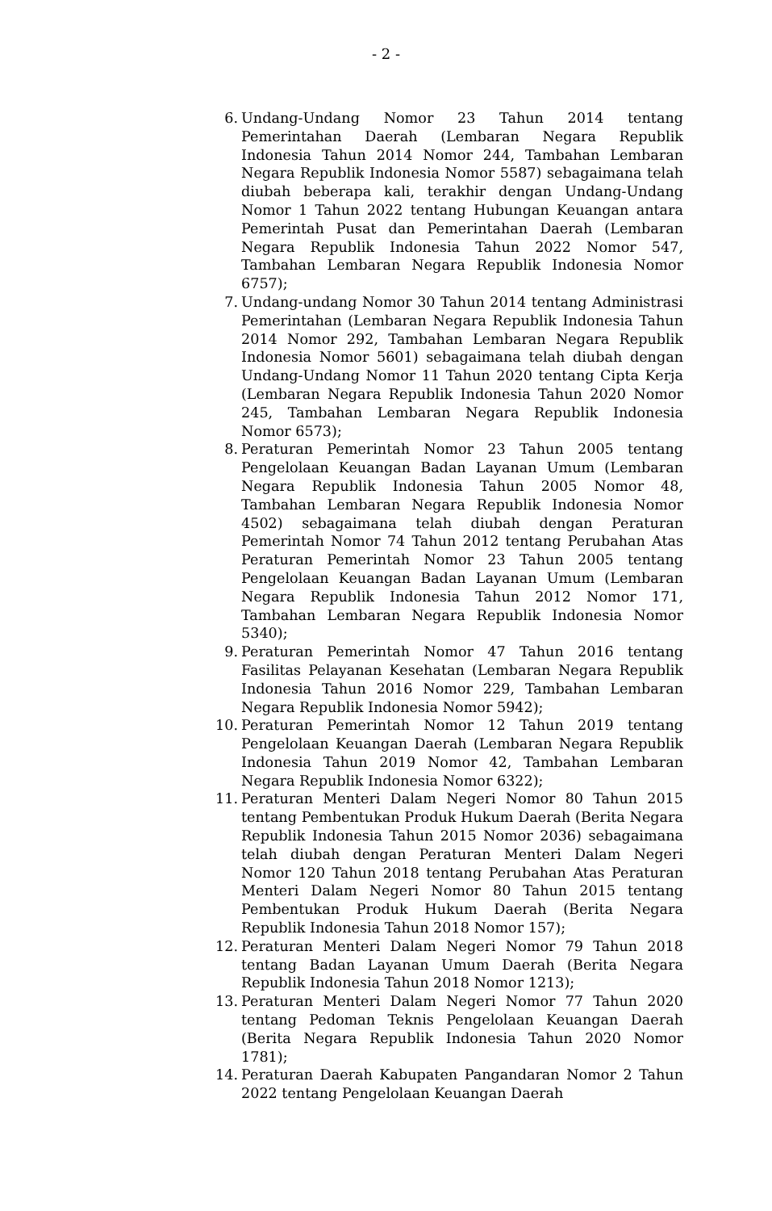- 2 -
6. Undang-Undang Nomor 23 Tahun 2014 tentang Pemerintahan Daerah (Lembaran Negara Republik Indonesia Tahun 2014 Nomor 244, Tambahan Lembaran Negara Republik Indonesia Nomor 5587) sebagaimana telah diubah beberapa kali, terakhir dengan Undang-Undang Nomor 1 Tahun 2022 tentang Hubungan Keuangan antara Pemerintah Pusat dan Pemerintahan Daerah (Lembaran Negara Republik Indonesia Tahun 2022 Nomor 547, Tambahan Lembaran Negara Republik Indonesia Nomor 6757);
7. Undang-undang Nomor 30 Tahun 2014 tentang Administrasi Pemerintahan (Lembaran Negara Republik Indonesia Tahun 2014 Nomor 292, Tambahan Lembaran Negara Republik Indonesia Nomor 5601) sebagaimana telah diubah dengan Undang-Undang Nomor 11 Tahun 2020 tentang Cipta Kerja (Lembaran Negara Republik Indonesia Tahun 2020 Nomor 245, Tambahan Lembaran Negara Republik Indonesia Nomor 6573);
8. Peraturan Pemerintah Nomor 23 Tahun 2005 tentang Pengelolaan Keuangan Badan Layanan Umum (Lembaran Negara Republik Indonesia Tahun 2005 Nomor 48, Tambahan Lembaran Negara Republik Indonesia Nomor 4502) sebagaimana telah diubah dengan Peraturan Pemerintah Nomor 74 Tahun 2012 tentang Perubahan Atas Peraturan Pemerintah Nomor 23 Tahun 2005 tentang Pengelolaan Keuangan Badan Layanan Umum (Lembaran Negara Republik Indonesia Tahun 2012 Nomor 171, Tambahan Lembaran Negara Republik Indonesia Nomor 5340);
9. Peraturan Pemerintah Nomor 47 Tahun 2016 tentang Fasilitas Pelayanan Kesehatan (Lembaran Negara Republik Indonesia Tahun 2016 Nomor 229, Tambahan Lembaran Negara Republik Indonesia Nomor 5942);
10. Peraturan Pemerintah Nomor 12 Tahun 2019 tentang Pengelolaan Keuangan Daerah (Lembaran Negara Republik Indonesia Tahun 2019 Nomor 42, Tambahan Lembaran Negara Republik Indonesia Nomor 6322);
11. Peraturan Menteri Dalam Negeri Nomor 80 Tahun 2015 tentang Pembentukan Produk Hukum Daerah (Berita Negara Republik Indonesia Tahun 2015 Nomor 2036) sebagaimana telah diubah dengan Peraturan Menteri Dalam Negeri Nomor 120 Tahun 2018 tentang Perubahan Atas Peraturan Menteri Dalam Negeri Nomor 80 Tahun 2015 tentang Pembentukan Produk Hukum Daerah (Berita Negara Republik Indonesia Tahun 2018 Nomor 157);
12. Peraturan Menteri Dalam Negeri Nomor 79 Tahun 2018 tentang Badan Layanan Umum Daerah (Berita Negara Republik Indonesia Tahun 2018 Nomor 1213);
13. Peraturan Menteri Dalam Negeri Nomor 77 Tahun 2020 tentang Pedoman Teknis Pengelolaan Keuangan Daerah (Berita Negara Republik Indonesia Tahun 2020 Nomor 1781);
14. Peraturan Daerah Kabupaten Pangandaran Nomor 2 Tahun 2022 tentang Pengelolaan Keuangan Daerah